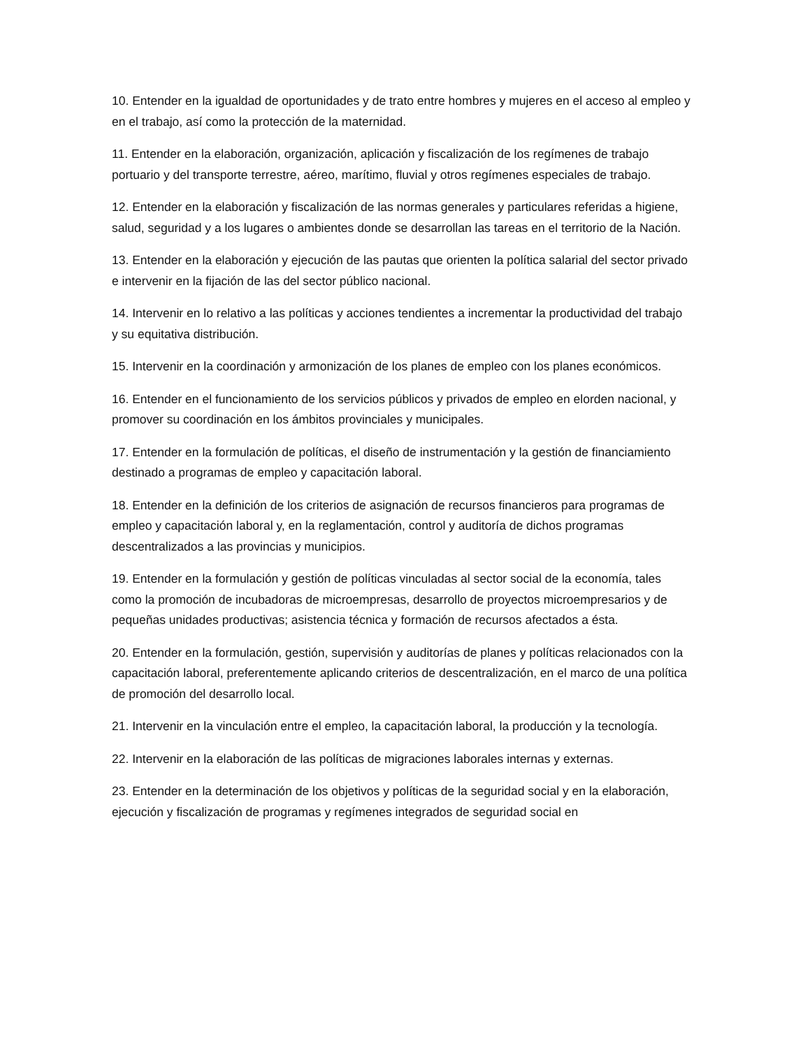10. Entender en la igualdad de oportunidades y de trato entre hombres y mujeres en el acceso al empleo y en el trabajo, así como la protección de la maternidad.
11. Entender en la elaboración, organización, aplicación y fiscalización de los regímenes de trabajo portuario y del transporte terrestre, aéreo, marítimo, fluvial y otros regímenes especiales de trabajo.
12. Entender en la elaboración y fiscalización de las normas generales y particulares referidas a higiene, salud, seguridad y a los lugares o ambientes donde se desarrollan las tareas en el territorio de la Nación.
13. Entender en la elaboración y ejecución de las pautas que orienten la política salarial del sector privado e intervenir en la fijación de las del sector público nacional.
14. Intervenir en lo relativo a las políticas y acciones tendientes a incrementar la productividad del trabajo y su equitativa distribución.
15. Intervenir en la coordinación y armonización de los planes de empleo con los planes económicos.
16. Entender en el funcionamiento de los servicios públicos y privados de empleo en elorden nacional, y promover su coordinación en los ámbitos provinciales y municipales.
17. Entender en la formulación de políticas, el diseño de instrumentación y la gestión de financiamiento destinado a programas de empleo y capacitación laboral.
18. Entender en la definición de los criterios de asignación de recursos financieros para programas de empleo y capacitación laboral y, en la reglamentación, control y auditoría de dichos programas descentralizados a las provincias y municipios.
19. Entender en la formulación y gestión de políticas vinculadas al sector social de la economía, tales como la promoción de incubadoras de microempresas, desarrollo de proyectos microempresarios y de pequeñas unidades productivas; asistencia técnica y formación de recursos afectados a ésta.
20. Entender en la formulación, gestión, supervisión y auditorías de planes y políticas relacionados con la capacitación laboral, preferentemente aplicando criterios de descentralización, en el marco de una política de promoción del desarrollo local.
21. Intervenir en la vinculación entre el empleo, la capacitación laboral, la producción y la tecnología.
22. Intervenir en la elaboración de las políticas de migraciones laborales internas y externas.
23. Entender en la determinación de los objetivos y políticas de la seguridad social y en la elaboración, ejecución y fiscalización de programas y regímenes integrados de seguridad social en